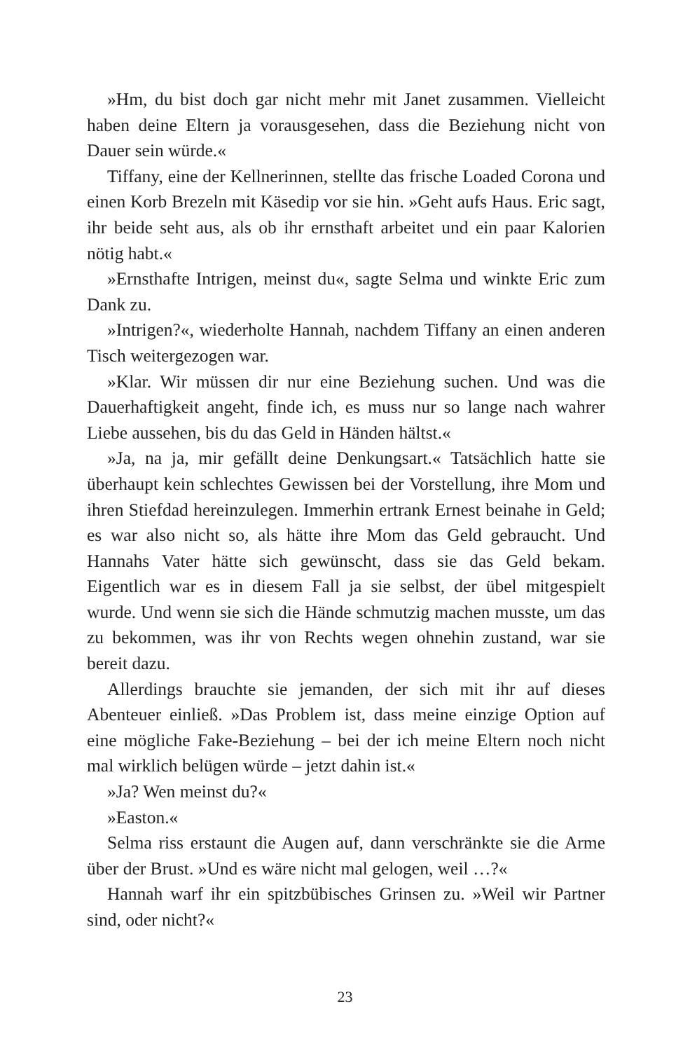»Hm, du bist doch gar nicht mehr mit Janet zusammen. Vielleicht haben deine Eltern ja vorausgesehen, dass die Beziehung nicht von Dauer sein würde.«
Tiffany, eine der Kellnerinnen, stellte das frische Loaded Corona und einen Korb Brezeln mit Käsedip vor sie hin. »Geht aufs Haus. Eric sagt, ihr beide seht aus, als ob ihr ernsthaft arbeitet und ein paar Kalorien nötig habt.«
»Ernsthafte Intrigen, meinst du«, sagte Selma und winkte Eric zum Dank zu.
»Intrigen?«, wiederholte Hannah, nachdem Tiffany an einen anderen Tisch weitergezogen war.
»Klar. Wir müssen dir nur eine Beziehung suchen. Und was die Dauerhaftigkeit angeht, finde ich, es muss nur so lange nach wahrer Liebe aussehen, bis du das Geld in Händen hältst.«
»Ja, na ja, mir gefällt deine Denkungsart.« Tatsächlich hatte sie überhaupt kein schlechtes Gewissen bei der Vorstellung, ihre Mom und ihren Stiefdad hereinzulegen. Immerhin ertrank Ernest beinahe in Geld; es war also nicht so, als hätte ihre Mom das Geld gebraucht. Und Hannahs Vater hätte sich gewünscht, dass sie das Geld bekam. Eigentlich war es in diesem Fall ja sie selbst, der übel mitgespielt wurde. Und wenn sie sich die Hände schmutzig machen musste, um das zu bekommen, was ihr von Rechts wegen ohnehin zustand, war sie bereit dazu.
Allerdings brauchte sie jemanden, der sich mit ihr auf dieses Abenteuer einließ. »Das Problem ist, dass meine einzige Option auf eine mögliche Fake-Beziehung – bei der ich meine Eltern noch nicht mal wirklich belügen würde – jetzt dahin ist.«
»Ja? Wen meinst du?«
»Easton.«
Selma riss erstaunt die Augen auf, dann verschränkte sie die Arme über der Brust. »Und es wäre nicht mal gelogen, weil …?«
Hannah warf ihr ein spitzbübisches Grinsen zu. »Weil wir Partner sind, oder nicht?«
23